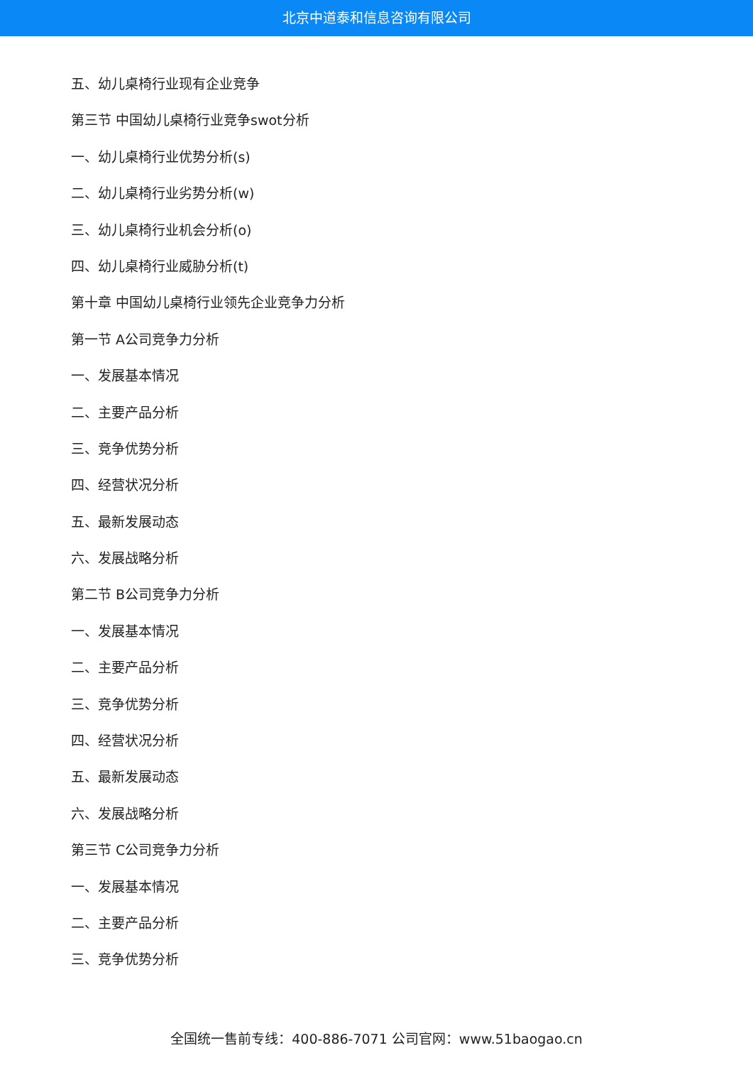北京中道泰和信息咨询有限公司
五、幼儿桌椅行业现有企业竞争
第三节 中国幼儿桌椅行业竞争swot分析
一、幼儿桌椅行业优势分析(s)
二、幼儿桌椅行业劣势分析(w)
三、幼儿桌椅行业机会分析(o)
四、幼儿桌椅行业威胁分析(t)
第十章 中国幼儿桌椅行业领先企业竞争力分析
第一节 A公司竞争力分析
一、发展基本情况
二、主要产品分析
三、竞争优势分析
四、经营状况分析
五、最新发展动态
六、发展战略分析
第二节 B公司竞争力分析
一、发展基本情况
二、主要产品分析
三、竞争优势分析
四、经营状况分析
五、最新发展动态
六、发展战略分析
第三节 C公司竞争力分析
一、发展基本情况
二、主要产品分析
三、竞争优势分析
全国统一售前专线：400-886-7071 公司官网：www.51baogao.cn